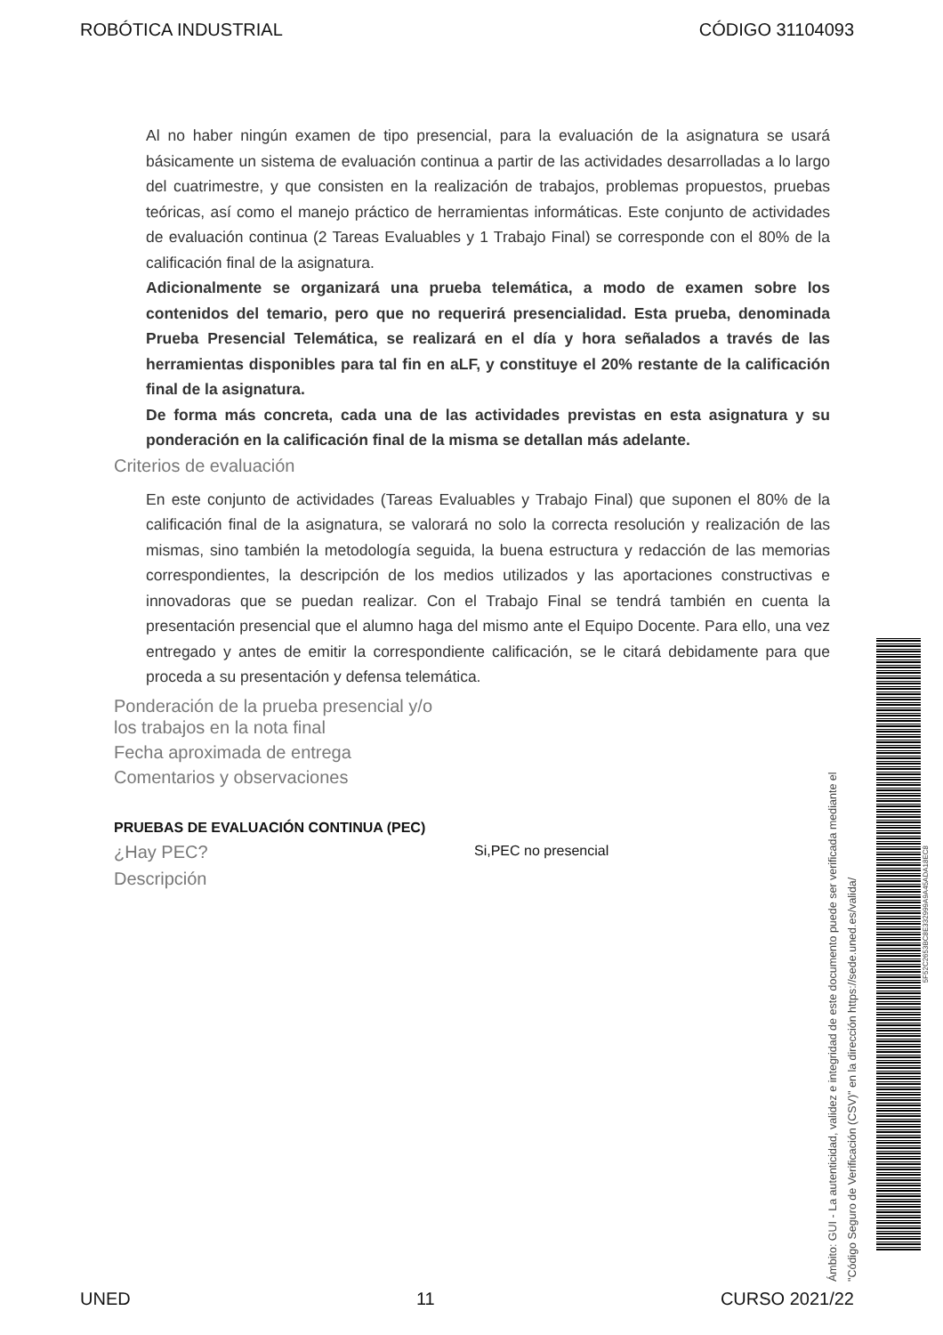ROBÓTICA INDUSTRIAL CÓDIGO 31104093
Al no haber ningún examen de tipo presencial, para la evaluación de la asignatura se usará básicamente un sistema de evaluación continua a partir de las actividades desarrolladas a lo largo del cuatrimestre, y que consisten en la realización de trabajos, problemas propuestos, pruebas teóricas, así como el manejo práctico de herramientas informáticas. Este conjunto de actividades de evaluación continua (2 Tareas Evaluables y 1 Trabajo Final) se corresponde con el 80% de la calificación final de la asignatura.
Adicionalmente se organizará una prueba telemática, a modo de examen sobre los contenidos del temario, pero que no requerirá presencialidad. Esta prueba, denominada Prueba Presencial Telemática, se realizará en el día y hora señalados a través de las herramientas disponibles para tal fin en aLF, y constituye el 20% restante de la calificación final de la asignatura.
De forma más concreta, cada una de las actividades previstas en esta asignatura y su ponderación en la calificación final de la misma se detallan más adelante.
Criterios de evaluación
En este conjunto de actividades (Tareas Evaluables y Trabajo Final) que suponen el 80% de la calificación final de la asignatura, se valorará no solo la correcta resolución y realización de las mismas, sino también la metodología seguida, la buena estructura y redacción de las memorias correspondientes, la descripción de los medios utilizados y las aportaciones constructivas e innovadoras que se puedan realizar. Con el Trabajo Final se tendrá también en cuenta la presentación presencial que el alumno haga del mismo ante el Equipo Docente. Para ello, una vez entregado y antes de emitir la correspondiente calificación, se le citará debidamente para que proceda a su presentación y defensa telemática.
Ponderación de la prueba presencial y/o
los trabajos en la nota final
Fecha aproximada de entrega
Comentarios y observaciones
PRUEBAS DE EVALUACIÓN CONTINUA (PEC)
¿Hay PEC?
Si,PEC no presencial
Descripción
Ámbito: GUI - La autenticidad, validez e integridad de este documento puede ser verificada mediante el
"Código Seguro de Verificación (CSV)" en la dirección https://sede.uned.es/valida/
5F52C2653BC8E332999A9A45ADA18EC8
UNED 11 CURSO 2021/22